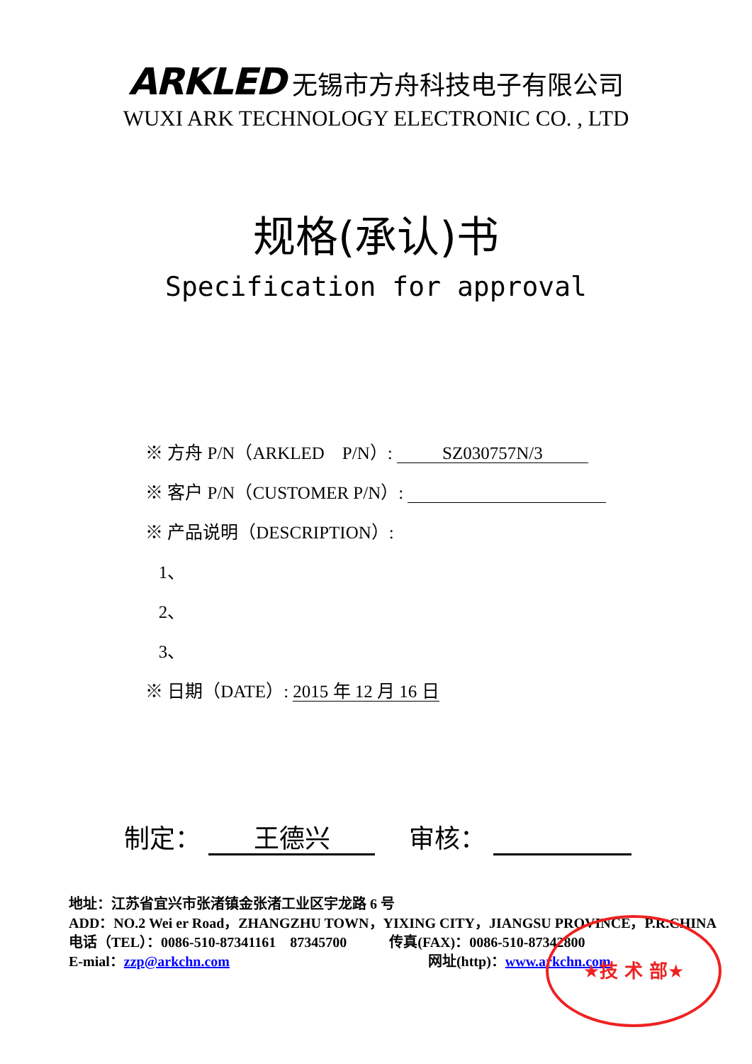ARKLED 无锡市方舟科技电子有限公司
WUXI ARK TECHNOLOGY ELECTRONIC CO. , LTD
规格(承认)书
Specification for approval
※ 方舟 P/N（ARKLED　P/N）: SZ030757N/3
※ 客户 P/N（CUSTOMER P/N）:
※ 产品说明（DESCRIPTION）:
1、
2、
3、
※ 日期（DATE）: 2015 年 12 月 16 日
制定： 王德兴　 审核：
地址：江苏省宜兴市张渚镇金张渚工业区宇龙路 6 号
ADD：NO.2 Wei er Road，ZHANGZHU TOWN，YIXING CITY，JIANGSU PROVINCE，P.R.CHINA
电话（TEL）：0086-510-87341161　87345700　　　传真(FAX)：0086-510-87342800
E-mial：zzp@arkchn.com　　　　　　　　　　　　　　网址(http)：www.arkchn.com
★技 术 部★